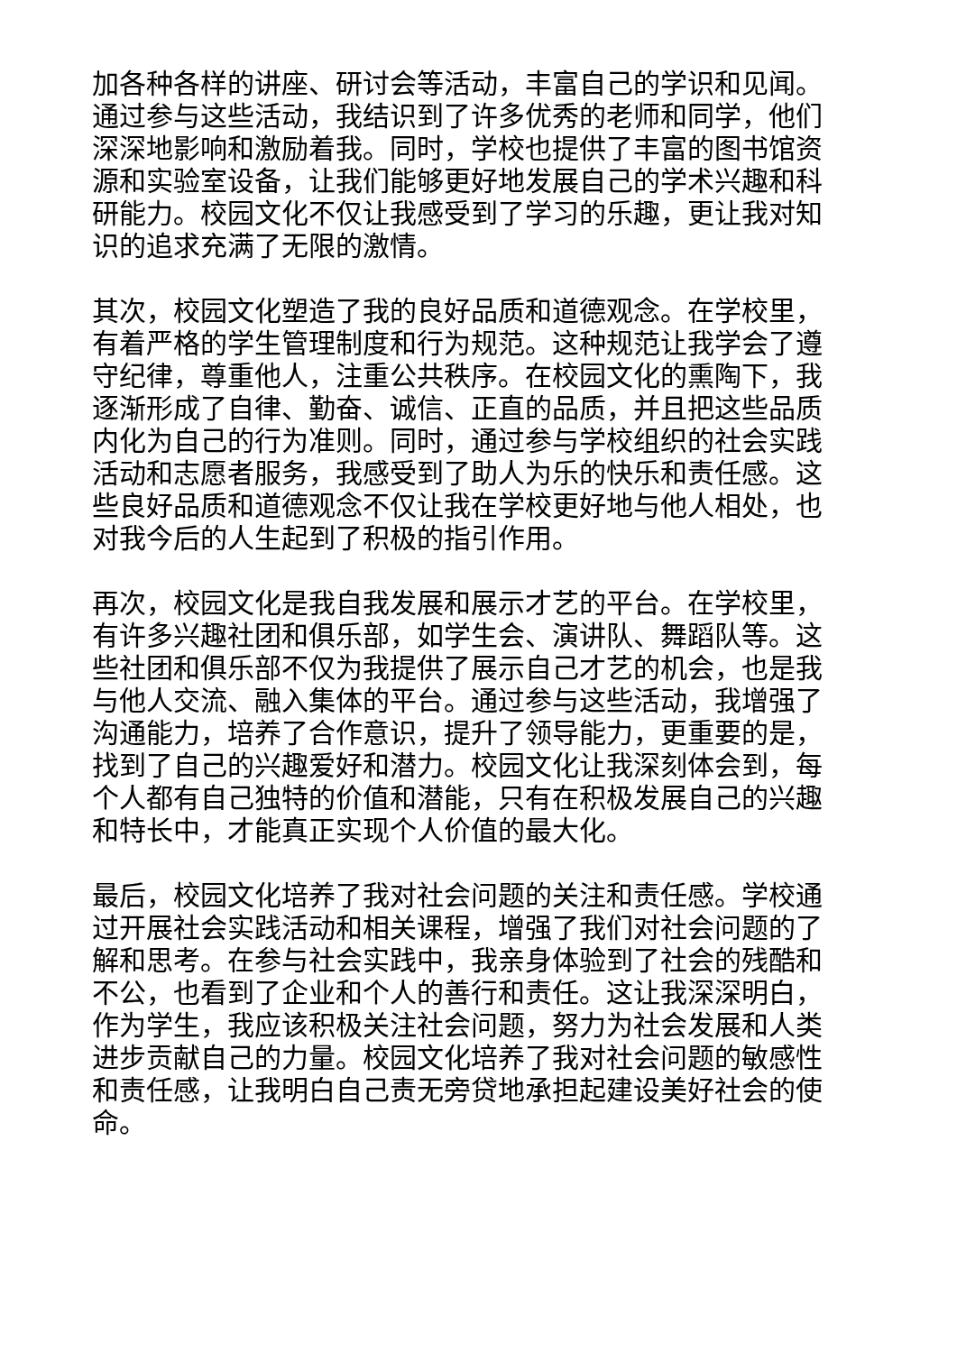加各种各样的讲座、研讨会等活动，丰富自己的学识和见闻。通过参与这些活动，我结识到了许多优秀的老师和同学，他们深深地影响和激励着我。同时，学校也提供了丰富的图书馆资源和实验室设备，让我们能够更好地发展自己的学术兴趣和科研能力。校园文化不仅让我感受到了学习的乐趣，更让我对知识的追求充满了无限的激情。
其次，校园文化塑造了我的良好品质和道德观念。在学校里，有着严格的学生管理制度和行为规范。这种规范让我学会了遵守纪律，尊重他人，注重公共秩序。在校园文化的熏陶下，我逐渐形成了自律、勤奋、诚信、正直的品质，并且把这些品质内化为自己的行为准则。同时，通过参与学校组织的社会实践活动和志愿者服务，我感受到了助人为乐的快乐和责任感。这些良好品质和道德观念不仅让我在学校更好地与他人相处，也对我今后的人生起到了积极的指引作用。
再次，校园文化是我自我发展和展示才艺的平台。在学校里，有许多兴趣社团和俱乐部，如学生会、演讲队、舞蹈队等。这些社团和俱乐部不仅为我提供了展示自己才艺的机会，也是我与他人交流、融入集体的平台。通过参与这些活动，我增强了沟通能力，培养了合作意识，提升了领导能力，更重要的是，找到了自己的兴趣爱好和潜力。校园文化让我深刻体会到，每个人都有自己独特的价值和潜能，只有在积极发展自己的兴趣和特长中，才能真正实现个人价值的最大化。
最后，校园文化培养了我对社会问题的关注和责任感。学校通过开展社会实践活动和相关课程，增强了我们对社会问题的了解和思考。在参与社会实践中，我亲身体验到了社会的残酷和不公，也看到了企业和个人的善行和责任。这让我深深明白，作为学生，我应该积极关注社会问题，努力为社会发展和人类进步贡献自己的力量。校园文化培养了我对社会问题的敏感性和责任感，让我明白自己责无旁贷地承担起建设美好社会的使命。